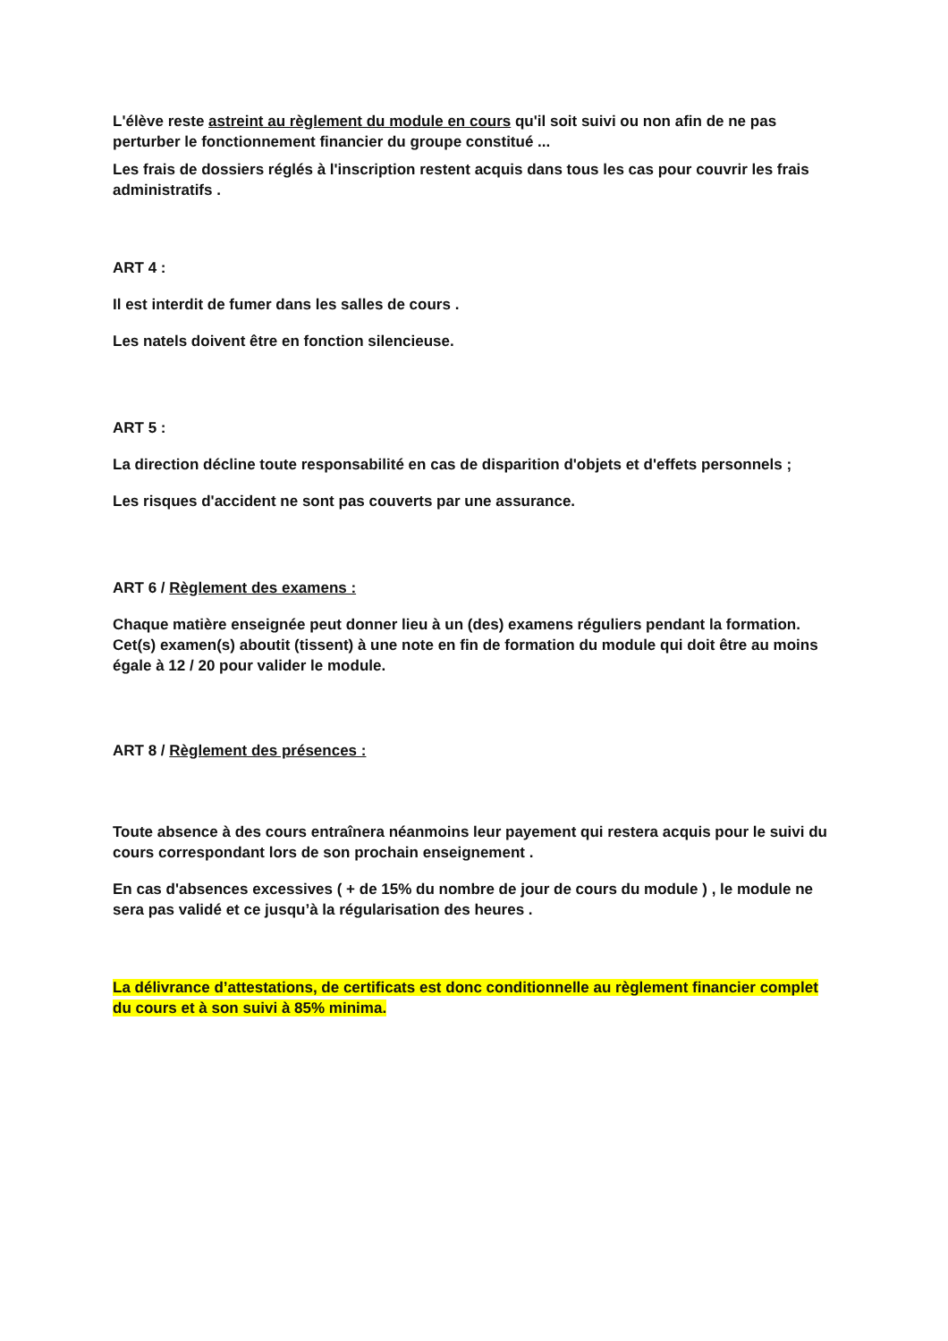L'élève reste astreint au règlement du module en cours qu'il soit suivi ou non afin de ne pas perturber le fonctionnement financier du groupe constitué ...
Les frais de dossiers réglés à l'inscription restent acquis dans tous les cas pour couvrir les frais administratifs .
ART 4 :
Il est interdit de fumer dans les salles de cours .
Les natels doivent être en fonction silencieuse.
ART 5 :
La direction décline toute responsabilité en cas de disparition d'objets et d'effets personnels ;
Les risques d'accident ne sont pas couverts par une assurance.
ART 6 / Règlement des examens :
Chaque matière enseignée peut donner lieu à un (des) examens réguliers pendant la formation. Cet(s) examen(s) aboutit (tissent) à une note en fin de formation du module qui doit être au moins égale à 12 / 20 pour valider le module.
ART 8 / Règlement des présences :
Toute absence à des cours entraînera néanmoins leur payement qui restera acquis pour le suivi du cours correspondant lors de son prochain enseignement .
En cas d'absences excessives ( + de 15% du nombre de jour de cours du module ) , le module ne sera pas validé et ce jusqu’à la régularisation des heures .
La délivrance d’attestations, de certificats est donc conditionnelle au règlement financier complet du cours et à son suivi à 85% minima.